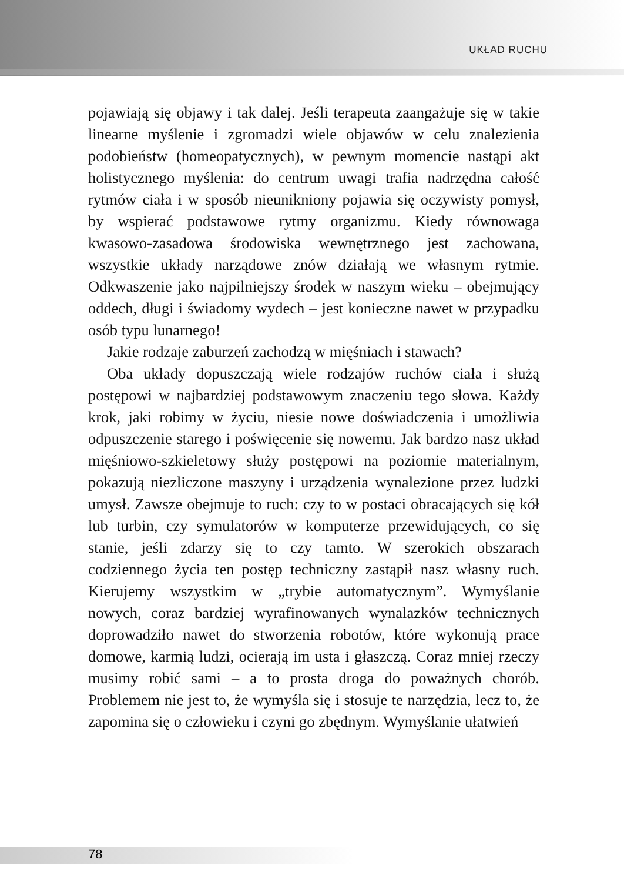UKŁAD RUCHU
pojawiają się objawy i tak dalej. Jeśli terapeuta zaangażuje się w takie linearne myślenie i zgromadzi wiele objawów w celu znalezienia podobieństw (homeopatycznych), w pewnym momencie nastąpi akt holistycznego myślenia: do centrum uwagi trafia nadrzędna całość rytmów ciała i w sposób nieunikniony pojawia się oczywisty pomysł, by wspierać podstawowe rytmy organizmu. Kiedy równowaga kwasowo-zasadowa środowiska wewnętrznego jest zachowana, wszystkie układy narządowe znów działają we własnym rytmie. Odkwaszenie jako najpilniejszy środek w naszym wieku – obejmujący oddech, długi i świadomy wydech – jest konieczne nawet w przypadku osób typu lunarnego!
Jakie rodzaje zaburzeń zachodzą w mięśniach i stawach?
Oba układy dopuszczają wiele rodzajów ruchów ciała i służą postępowi w najbardziej podstawowym znaczeniu tego słowa. Każdy krok, jaki robimy w życiu, niesie nowe doświadczenia i umożliwia odpuszczenie starego i poświęcenie się nowemu. Jak bardzo nasz układ mięśniowo-szkieletowy służy postępowi na poziomie materialnym, pokazują niezliczone maszyny i urządzenia wynalezione przez ludzki umysł. Zawsze obejmuje to ruch: czy to w postaci obracających się kół lub turbin, czy symulatorów w komputerze przewidujących, co się stanie, jeśli zdarzy się to czy tamto. W szerokich obszarach codziennego życia ten postęp techniczny zastąpił nasz własny ruch. Kierujemy wszystkim w „trybie automatycznym”. Wymyślanie nowych, coraz bardziej wyrafinowanych wynalazków technicznych doprowadziło nawet do stworzenia robotów, które wykonują prace domowe, karmią ludzi, ocierają im usta i głaszczą. Coraz mniej rzeczy musimy robić sami – a to prosta droga do poważnych chorób. Problemem nie jest to, że wymyśla się i stosuje te narzędzia, lecz to, że zapomina się o człowieku i czyni go zbędnym. Wymyślanie ułatwień
78